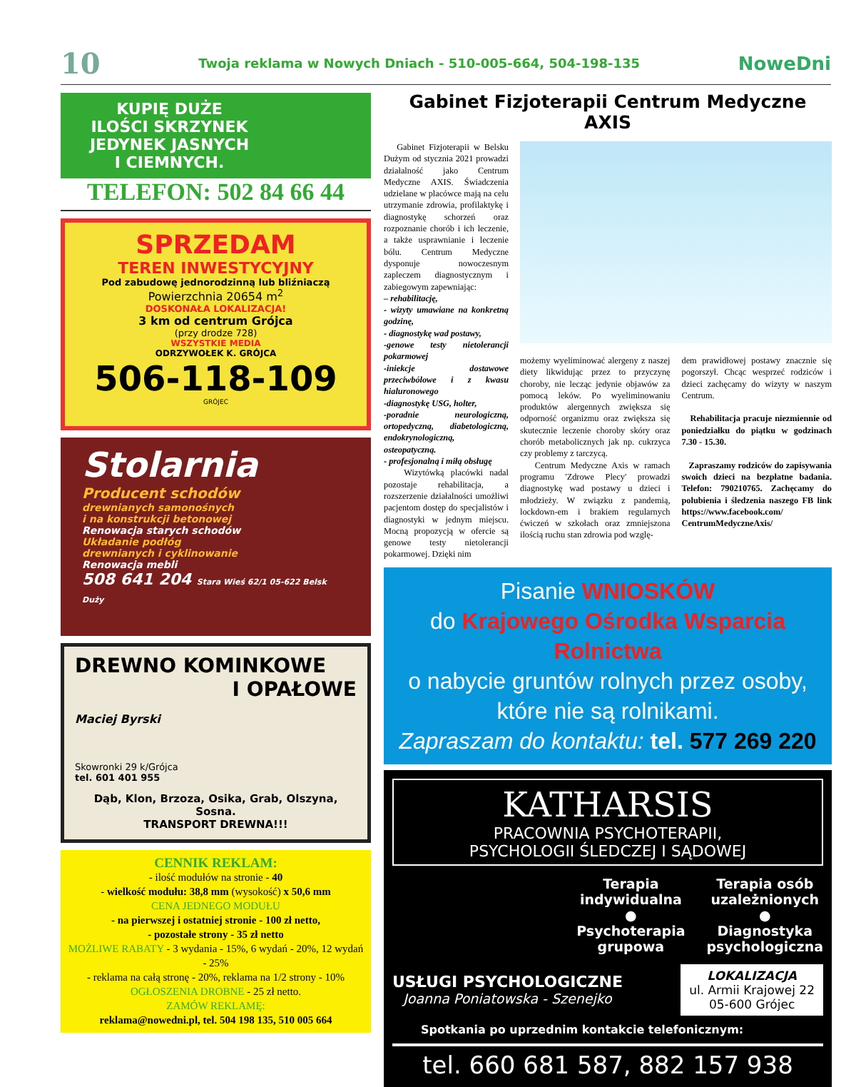10 Twoja reklama w Nowych Dniach - 510-005-664, 504-198-135 NoweDni
KUPIĘ DUŻE
ILOŚCI SKRZYNEK
JEDYNEK JASNYCH
I CIEMNYCH.
TELEFON: 502 84 66 44
SPRZEDAM
TEREN INWESTYCYJNY
Pod zabudowę jednorodzinną lub bliźniaczą
Powierzchnia 20654 m<sup>2</sup>
DOSKONAŁA LOKALIZACJA!
3 km od centrum Grójca
(przy drodze 728)
WSZYSTKIE MEDIA
ODRZYWOŁEK K. GRÓJCA
506-118-109
GRÓJEC
Stolarnia
Producent schodów
drewnianych samonośnych
i na konstrukcji betonowej
Renowacja starych schodów
Układanie podłóg
drewnianych i cyklinowanie
Renowacja mebli
508 641 204 Stara Wieś 62/1 05-622 Belsk Duży
DREWNO KOMINKOWE
I OPAŁOWE
Maciej Byrski
Skowronki 29 k/Grójca
tel. 601 401 955
Dąb, Klon, Brzoza, Osika, Grab, Olszyna, Sosna.
TRANSPORT DREWNA!!!
CENNIK REKLAM:
- ilość modułów na stronie - 40
- wielkość modułu: 38,8 mm (wysokość) x 50,6 mm
CENA JEDNEGO MODUŁU
- na pierwszej i ostatniej stronie - 100 zł netto,
- pozostałe strony - 35 zł netto
MOŻLIWE RABATY - 3 wydania - 15%, 6 wydań - 20%, 12 wydań - 25%
- reklama na całą stronę - 20%, reklama na 1/2 strony - 10%
OGŁOSZENIA DROBNE - 25 zł netto.
ZAMÓW REKLAMĘ:
reklama@nowedni.pl, tel. 504 198 135, 510 005 664
Gabinet Fizjoterapii Centrum Medyczne AXIS
Gabinet Fizjoterapii w Belsku Dużym od stycznia 2021 prowadzi działalność jako Centrum Medyczne AXIS. Świadczenia udzielane w placówce mają na celu utrzymanie zdrowia, profilaktykę i diagnostykę schorzeń oraz rozpoznanie chorób i ich leczenie, a także usprawnianie i leczenie bólu. Centrum Medyczne dysponuje nowoczesnym zapleczem diagnostycznym i zabiegowym zapewniając:
– rehabilitację,
- wizyty umawiane na konkretną godzinę,
- diagnostykę wad postawy,
-genowe testy nietolerancji pokarmowej
-iniekcje dostawowe przeciwbólowe i z kwasu hialuronowego
-diagnostykę USG, holter,
-poradnie neurologiczną, ortopedyczną, diabetologiczną, endokrynologiczną, osteopatyczną.
- profesjonalną i miłą obsługę
Wizytówką placówki nadal pozostaje rehabilitacja, a rozszerzenie działalności umożliwi pacjentom dostęp do specjalistów i diagnostyki w jednym miejscu. Mocną propozycją w ofercie są genowe testy nietolerancji pokarmowej. Dzięki nim
możemy wyeliminować alergeny z naszej diety likwidując przez to przyczynę choroby, nie lecząc jedynie objawów za pomocą leków. Po wyeliminowaniu produktów alergennych zwiększa się odporność organizmu oraz zwiększa się skutecznie leczenie choroby skóry oraz chorób metabolicznych jak np. cukrzyca czy problemy z tarczycą.
Centrum Medyczne Axis w ramach programu 'Zdrowe Plecy' prowadzi diagnostykę wad postawy u dzieci i młodzieży. W związku z pandemią, lockdown-em i brakiem regularnych ćwiczeń w szkołach oraz zmniejszona ilością ruchu stan zdrowia pod wzglę-
dem prawidłowej postawy znacznie się pogorszył. Chcąc wesprzeć rodziców i dzieci zachęcamy do wizyty w naszym Centrum.
Rehabilitacja pracuje niezmiennie od poniedziałku do piątku w godzinach 7.30 - 15.30.
Zapraszamy rodziców do zapisywania swoich dzieci na bezpłatne badania. Telefon: 790210765. Zachęcamy do polubienia i śledzenia naszego FB link https://www.facebook.com/ CentrumMedyczneAxis/
Pisanie WNIOSKÓW
do Krajowego Ośrodka Wsparcia Rolnictwa
o nabycie gruntów rolnych przez osoby,
które nie są rolnikami.
Zapraszam do kontaktu: tel. 577 269 220
KATHARSIS
PRACOWNIA PSYCHOTERAPII,
PSYCHOLOGII ŚLEDCZEJ I SĄDOWEJ
Terapia
indywidualna
●
Psychoterapia
grupowa
Terapia osób
uzależnionych
●
Diagnostyka
psychologiczna
USŁUGI PSYCHOLOGICZNE
Joanna Poniatowska - Szenejko
LOKALIZACJA
ul. Armii Krajowej 22
05-600 Grójec
Spotkania po uprzednim kontakcie telefonicznym:
tel. 660 681 587, 882 157 938